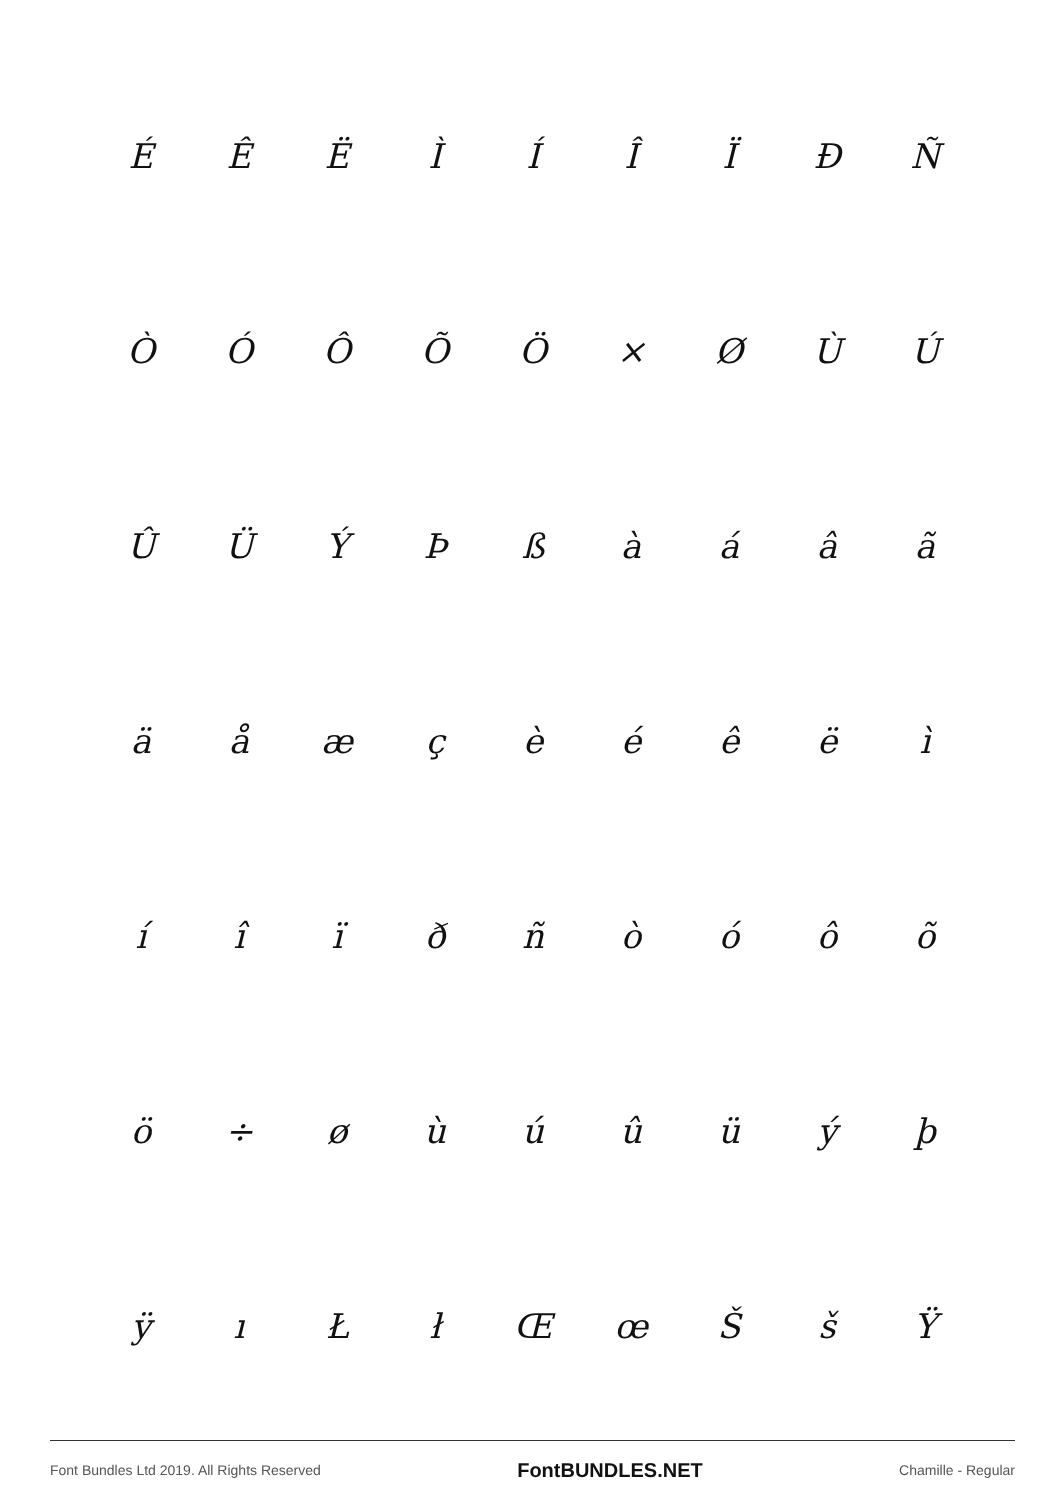| É | Ê | Ë | Ì | Í | Î | Ï | Đ | Ñ |
| Ò | Ó | Ô | Õ | Ö | × | Ø | Ù | Ú |
| Û | Ü | Ý | Þ | ß | à | á | â | ã |
| ä | å | æ | ç | è | é | ê | ë | ì |
| í | î | ï | ð | ñ | ò | ó | ô | õ |
| ö | ÷ | ø | ù | ú | û | ü | ý | þ |
| ÿ | ı | Ł | ł | Œ | œ | Š | š | Ÿ |
Font Bundles Ltd 2019. All Rights Reserved FontBUNDLES.NET Chamille - Regular